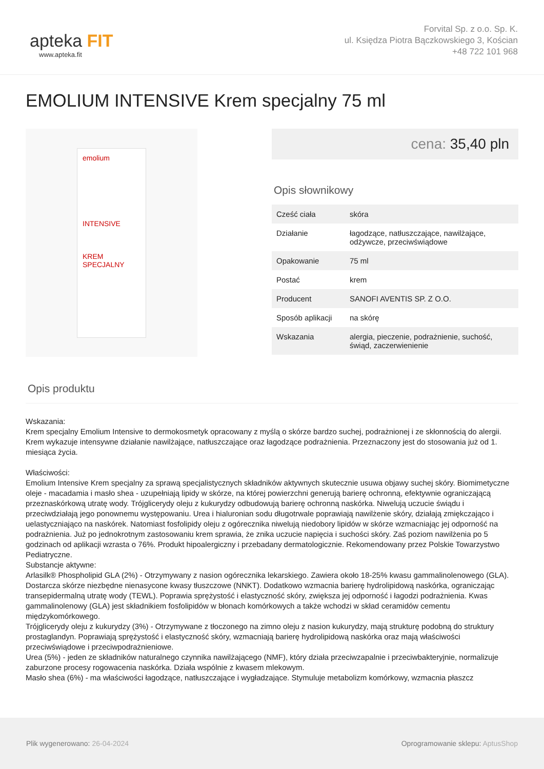apteka FIT
www.apteka.fit
Forvital Sp. z o.o. Sp. K.
ul. Księdza Piotra Bączkowskiego 3, Kościan
+48 722 101 968
EMOLIUM INTENSIVE Krem specjalny 75 ml
emolium
INTENSIVE
KREM SPECJALNY
cena: 35,40 pln
Opis słownikowy
| Cześć ciała | skóra |
| Działanie | łagodzące, natłuszczające, nawilżające, odżywcze, przeciwświądowe |
| Opakowanie | 75 ml |
| Postać | krem |
| Producent | SANOFI AVENTIS SP. Z O.O. |
| Sposób aplikacji | na skórę |
| Wskazania | alergia, pieczenie, podrażnienie, suchość, świąd, zaczerwienienie |
Opis produktu
Wskazania:
Krem specjalny Emolium Intensive to dermokosmetyk opracowany z myślą o skórze bardzo suchej, podrażnionej i ze skłonnością do alergii. Krem wykazuje intensywne działanie nawilżające, natłuszczające oraz łagodzące podrażnienia. Przeznaczony jest do stosowania już od 1. miesiąca życia.
Właściwości:
Emolium Intensive Krem specjalny za sprawą specjalistycznych składników aktywnych skutecznie usuwa objawy suchej skóry. Biomimetyczne oleje - macadamia i masło shea - uzupełniają lipidy w skórze, na której powierzchni generują barierę ochronną, efektywnie ograniczającą przeznaskórkową utratę wody. Trójglicerydy oleju z kukurydzy odbudowują barierę ochronną naskórka. Niwelują uczucie świądu i przeciwdziałają jego ponownemu występowaniu. Urea i hialuronian sodu długotrwale poprawiają nawilżenie skóry, działają zmiękczająco i uelastyczniająco na naskórek. Natomiast fosfolipidy oleju z ogórecznika niwelują niedobory lipidów w skórze wzmacniając jej odporność na podrażnienia. Już po jednokrotnym zastosowaniu krem sprawia, że znika uczucie napięcia i suchości skóry. Zaś poziom nawilżenia po 5 godzinach od aplikacji wzrasta o 76%. Produkt hipoalergiczny i przebadany dermatologicznie. Rekomendowany przez Polskie Towarzystwo Pediatryczne.
Substancje aktywne:
Arlasilk® Phospholipid GLA (2%) - Otrzymywany z nasion ogórecznika lekarskiego. Zawiera około 18-25% kwasu gammalinolenowego (GLA). Dostarcza skórze niezbędne nienasycone kwasy tłuszczowe (NNKT). Dodatkowo wzmacnia barierę hydrolipidową naskórka, ograniczając transepidermalną utratę wody (TEWL). Poprawia sprężystość i elastyczność skóry, zwiększa jej odporność i łagodzi podrażnienia. Kwas gammalinolenowy (GLA) jest składnikiem fosfolipidów w błonach komórkowych a także wchodzi w skład ceramidów cementu międzykomórkowego.
Trójglicerydy oleju z kukurydzy (3%) - Otrzymywane z tłoczonego na zimno oleju z nasion kukurydzy, mają strukturę podobną do struktury prostaglandyn. Poprawiają sprężystość i elastyczność skóry, wzmacniają barierę hydrolipidową naskórka oraz mają właściwości przeciwświądowe i przeciwpodrażnieniowe.
Urea (5%) - jeden ze składników naturalnego czynnika nawilżającego (NMF), który działa przeciwzapalnie i przeciwbakteryjnie, normalizuje zaburzone procesy rogowacenia naskórka. Działa wspólnie z kwasem mlekowym.
Masło shea (6%) - ma właściwości łagodzące, natłuszczające i wygładzające. Stymuluje metabolizm komórkowy, wzmacnia płaszcz
Plik wygenerowano: 26-04-2024
Oprogramowanie sklepu: AptusShop